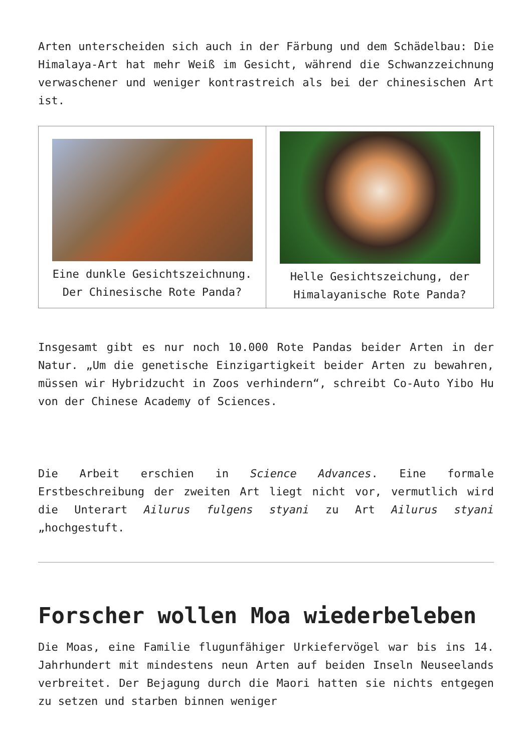Arten unterscheiden sich auch in der Färbung und dem Schädelbau: Die Himalaya-Art hat mehr Weiß im Gesicht, während die Schwanzzeichnung verwaschener und weniger kontrastreich als bei der chinesischen Art ist.
| Eine dunkle Gesichtszeichnung. Der Chinesische Rote Panda? | Helle Gesichtszeichung, der Himalayanische Rote Panda? |
Insgesamt gibt es nur noch 10.000 Rote Pandas beider Arten in der Natur. „Um die genetische Einzigartigkeit beider Arten zu bewahren, müssen wir Hybridzucht in Zoos verhindern“, schreibt Co-Auto Yibo Hu von der Chinese Academy of Sciences.
Die Arbeit erschien in Science Advances. Eine formale Erstbeschreibung der zweiten Art liegt nicht vor, vermutlich wird die Unterart Ailurus fulgens styani zu Art Ailurus styani „hochgestuft.
Forscher wollen Moa wiederbeleben
Die Moas, eine Familie flugunfähiger Urkiefervögel war bis ins 14. Jahrhundert mit mindestens neun Arten auf beiden Inseln Neuseelands verbreitet. Der Bejagung durch die Maori hatten sie nichts entgegen zu setzen und starben binnen weniger